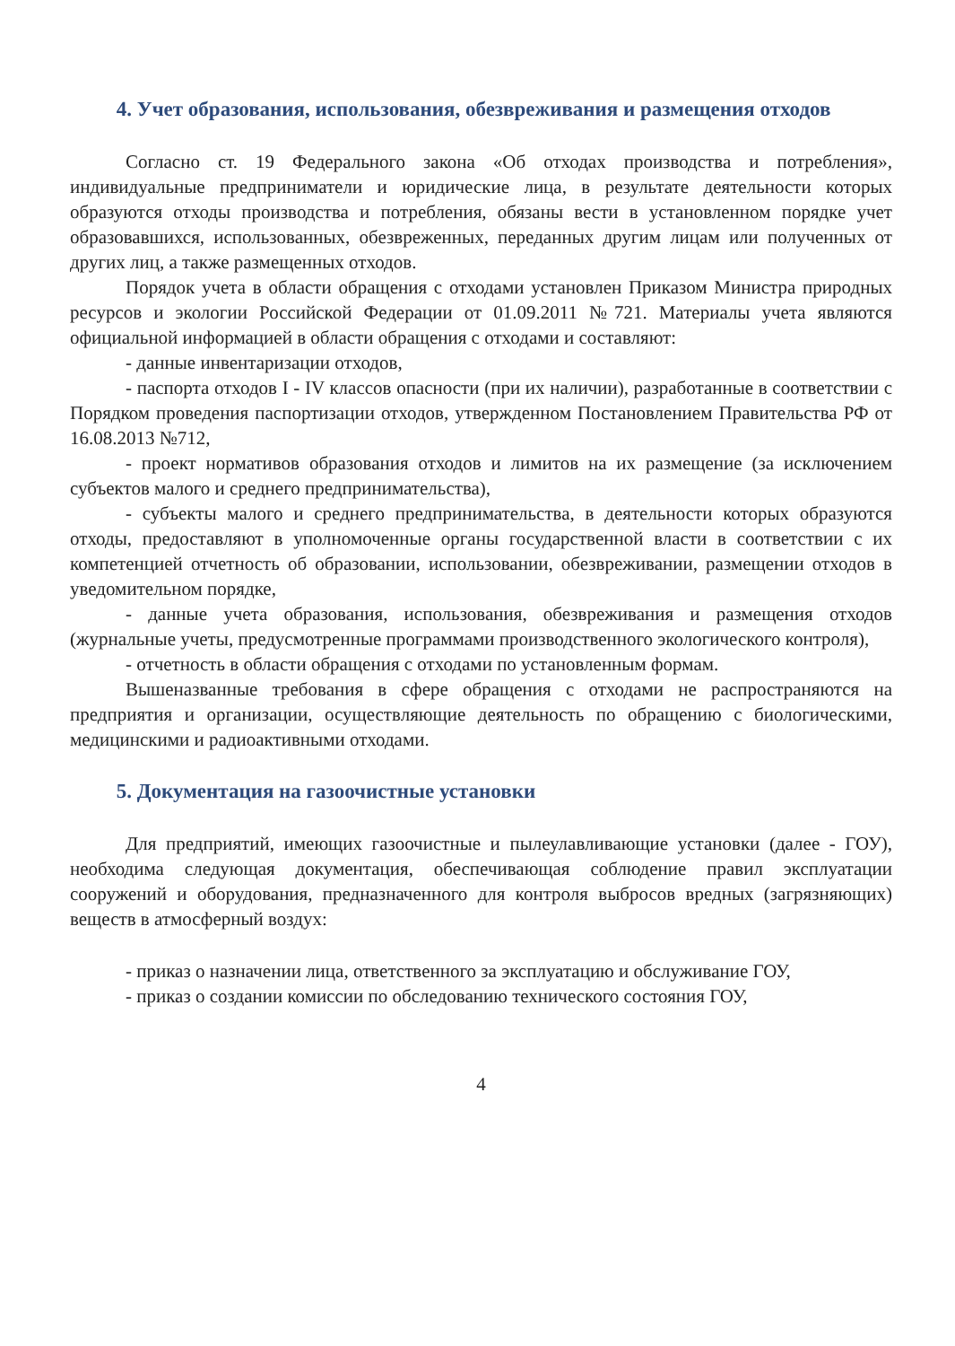4. Учет образования, использования, обезвреживания и размещения отходов
Согласно ст. 19 Федерального закона «Об отходах производства и потребления», индивидуальные предприниматели и юридические лица, в результате деятельности которых образуются отходы производства и потребления, обязаны вести в установленном порядке учет образовавшихся, использованных, обезвреженных, переданных другим лицам или полученных от других лиц, а также размещенных отходов.
Порядок учета в области обращения с отходами установлен Приказом Министра природных ресурсов и экологии Российской Федерации от 01.09.2011 №721. Материалы учета являются официальной информацией в области обращения с отходами и составляют:
- данные инвентаризации отходов,
- паспорта отходов I - IV классов опасности (при их наличии), разработанные в соответствии с Порядком проведения паспортизации отходов, утвержденном Постановлением Правительства РФ от 16.08.2013 №712,
- проект нормативов образования отходов и лимитов на их размещение (за исключением субъектов малого и среднего предпринимательства),
- субъекты малого и среднего предпринимательства, в деятельности которых образуются отходы, предоставляют в уполномоченные органы государственной власти в соответствии с их компетенцией отчетность об образовании, использовании, обезвреживании, размещении отходов в уведомительном порядке,
- данные учета образования, использования, обезвреживания и размещения отходов (журнальные учеты, предусмотренные программами производственного экологического контроля),
- отчетность в области обращения с отходами по установленным формам.
Вышеназванные требования в сфере обращения с отходами не распространяются на предприятия и организации, осуществляющие деятельность по обращению с биологическими, медицинскими и радиоактивными отходами.
5. Документация на газоочистные установки
Для предприятий, имеющих газоочистные и пылеулавливающие установки (далее - ГОУ), необходима следующая документация, обеспечивающая соблюдение правил эксплуатации сооружений и оборудования, предназначенного для контроля выбросов вредных (загрязняющих) веществ в атмосферный воздух:
- приказ о назначении лица, ответственного за эксплуатацию и обслуживание ГОУ,
- приказ о создании комиссии по обследованию технического состояния ГОУ,
4